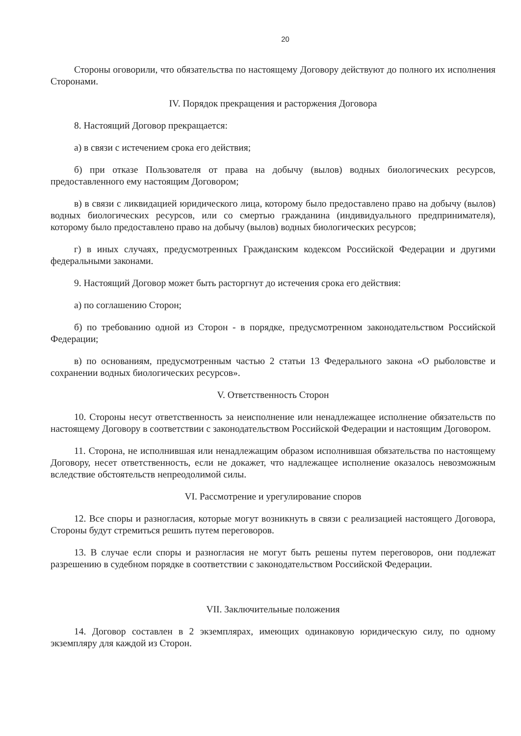20
Стороны оговорили, что обязательства по настоящему Договору действуют до полного их исполнения Сторонами.
IV. Порядок прекращения и расторжения Договора
8. Настоящий Договор прекращается:
а) в связи с истечением срока его действия;
б) при отказе Пользователя от права на добычу (вылов) водных биологических ресурсов, предоставленного ему настоящим Договором;
в) в связи с ликвидацией юридического лица, которому было предоставлено право на добычу (вылов) водных биологических ресурсов, или со смертью гражданина (индивидуального предпринимателя), которому было предоставлено право на добычу (вылов) водных биологических ресурсов;
г) в иных случаях, предусмотренных Гражданским кодексом Российской Федерации и другими федеральными законами.
9. Настоящий Договор может быть расторгнут до истечения срока его действия:
а) по соглашению Сторон;
б) по требованию одной из Сторон - в порядке, предусмотренном законодательством Российской Федерации;
в) по основаниям, предусмотренным частью 2 статьи 13 Федерального закона «О рыболовстве и сохранении водных биологических ресурсов».
V. Ответственность Сторон
10. Стороны несут ответственность за неисполнение или ненадлежащее исполнение обязательств по настоящему Договору в соответствии с законодательством Российской Федерации и настоящим Договором.
11. Сторона, не исполнившая или ненадлежащим образом исполнившая обязательства по настоящему Договору, несет ответственность, если не докажет, что надлежащее исполнение оказалось невозможным вследствие обстоятельств непреодолимой силы.
VI. Рассмотрение и урегулирование споров
12. Все споры и разногласия, которые могут возникнуть в связи с реализацией настоящего Договора, Стороны будут стремиться решить путем переговоров.
13. В случае если споры и разногласия не могут быть решены путем переговоров, они подлежат разрешению в судебном порядке в соответствии с законодательством Российской Федерации.
VII. Заключительные положения
14. Договор составлен в 2 экземплярах, имеющих одинаковую юридическую силу, по одному экземпляру для каждой из Сторон.